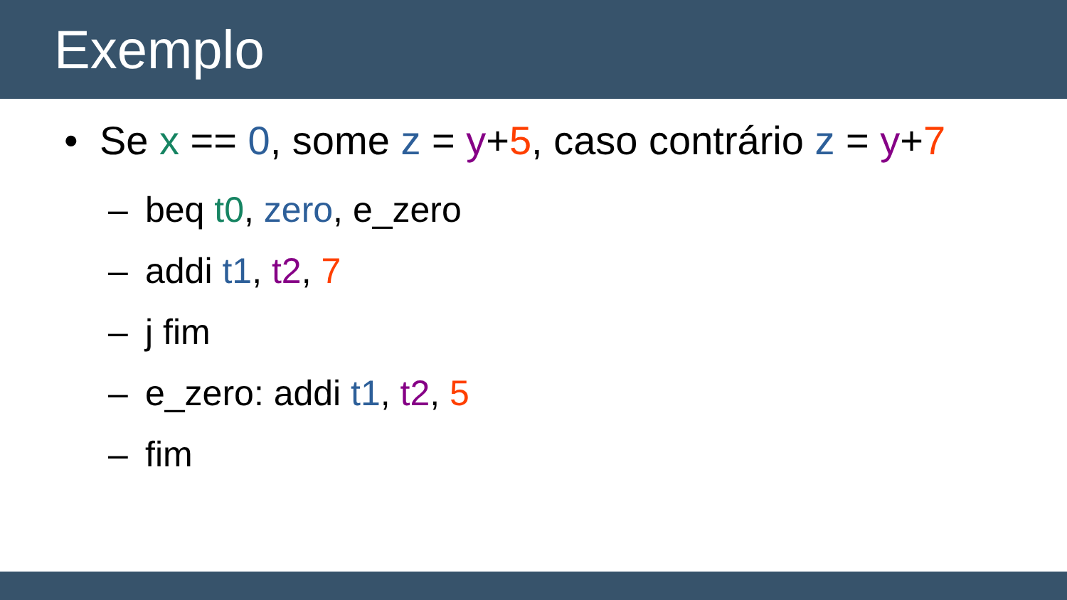Exemplo
• Se x == 0, some z = y+5, caso contrário z = y+7
– beq t0, zero, e_zero
– addi t1, t2, 7
– j fim
– e_zero: addi t1, t2, 5
– fim